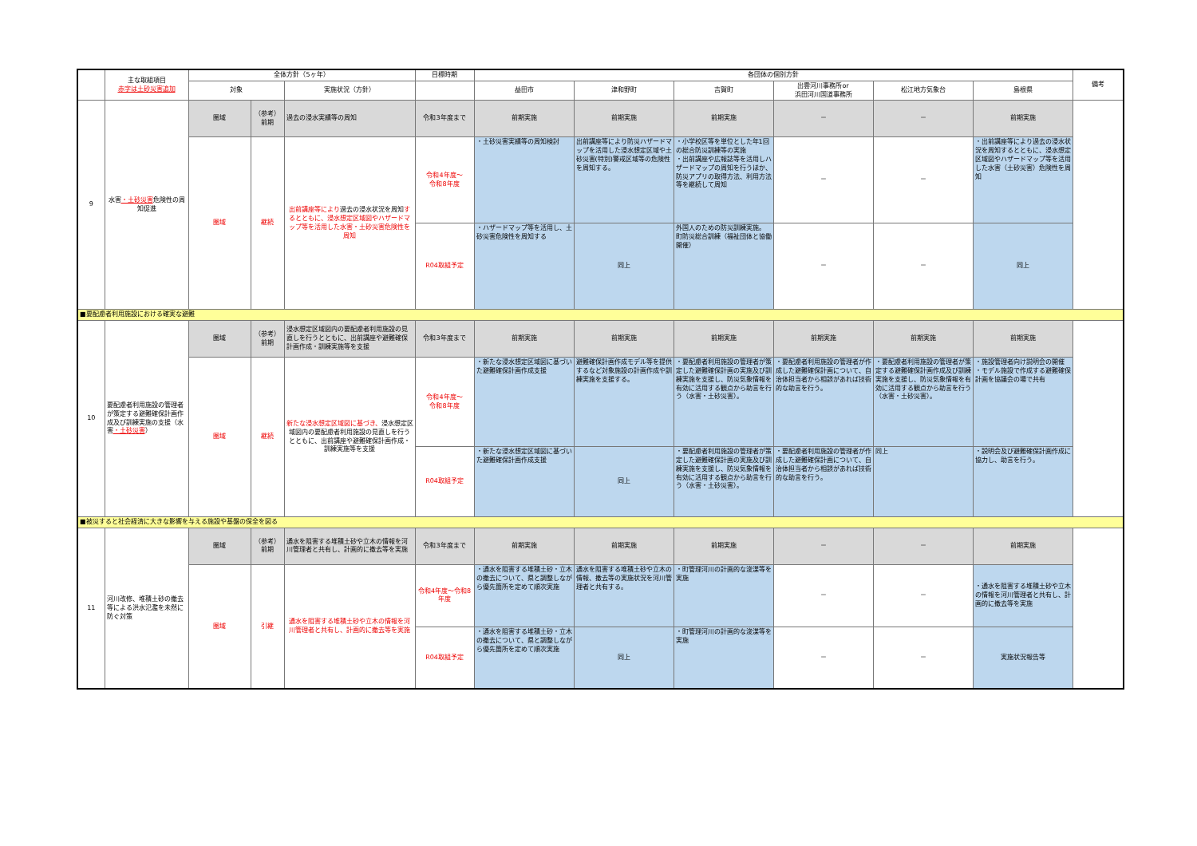| | 主な取組項目 赤字は土砂災害追加 | 全体方針（5ヶ年） | | | 目標時期 | 各団体の個別方針 | | | | | | 備考 |
| --- | --- | --- | --- | --- | --- | --- | --- | --- | --- | --- | --- | --- |
| | | 対象 | | 実施状況（方針） | | 益田市 | 津和野町 | 吉賀町 | 出雲河川事務所or 浜田河川国道事務所 | 松江地方気象台 | 島根県 | |
| 9 | 水害 ・土砂災害 危険性の周知促進 | 圏域 | （参考） 前期 | 過去の浸水実績等の周知 | 令和3年度まで | 前期実施 | 前期実施 | 前期実施 | － | － | 前期実施 | |
| | | 圏域 | 継続 | 出前講座等により 過去の浸水状況を周知 するとともに、浸水想定区域図やハザードマップ等を活用した水害・土砂災害危険性を周知 | 令和4年度～ 令和8年度 | ・土砂災害実績等の周知検討 | 出前講座等により防災ハザードマップを活用した浸水想定区域や土砂災害(特別)警戒区域等の危険性を周知する。 | ・小学校区等を単位とした年1回の総合防災訓練等の実施 ・出前講座や広報誌等を活用しハザードマップの周知を行うほか、防災アプリの取得方法、利用方法等を継続して周知 | － | － | ・出前講座等により過去の浸水状況を周知するとともに、浸水想定区域図やハザードマップ等を活用した水害（土砂災害）危険性を周知 | |
| | | | | | R04取組予定 | ・ハザードマップ等を活用し、土砂災害危険性を周知する | 同上 | 外国人のための防災訓練実施。 町防災総合訓練（福祉団体と協働開催） | － | － | 同上 | |
| ■要配慮者利用施設における確実な避難 | | | | | | | | | | | | |
| 10 | 要配慮者利用施設の管理者が策定する避難確保計画作成及び訓練実施の支援（水害 ・土砂災害 ） | 圏域 | （参考） 前期 | 浸水想定区域図内の要配慮者利用施設の見直しを行うとともに、出前講座や避難確保計画作成・訓練実施等を支援 | 令和3年度まで | 前期実施 | 前期実施 | 前期実施 | 前期実施 | 前期実施 | 前期実施 | |
| | | 圏域 | 継続 | 新たな浸水想定区域図に基づき、 浸水想定区域図内の要配慮者利用施設の見直しを行うとともに、出前講座や避難確保計画作成・訓練実施等を支援 | 令和4年度～ 令和8年度 | ・新たな浸水想定区域図に基づいた避難確保計画作成支援 | 避難確保計画作成モデル等を提供するなど対象施設の計画作成や訓練実施を支援する。 | ・要配慮者利用施設の管理者が策定した避難確保計画の実施及び訓練実施を支援し、防災気象情報を有効に活用する観点から助言を行う（水害・土砂災害）。 | ・要配慮者利用施設の管理者が作成した避難確保計画について、自治体担当者から相談があれば技術的な助言を行う。 | ・要配慮者利用施設の管理者が策定する避難確保計画作成及び訓練実施を支援し、防災気象情報を有効に活用する観点から助言を行う（水害・土砂災害）。 | ・施設管理者向け説明会の開催 ・モデル施設で作成する避難確保計画を協議会の場で共有 | |
| | | | | | R04取組予定 | ・新たな浸水想定区域図に基づいた避難確保計画作成支援 | 同上 | ・要配慮者利用施設の管理者が策定した避難確保計画の実施及び訓練実施を支援し、防災気象情報を有効に活用する観点から助言を行う（水害・土砂災害）。 | ・要配慮者利用施設の管理者が作成した避難確保計画について、自治体担当者から相談があれば技術的な助言を行う。 | 同上 | ・説明会及び避難確保計画作成に協力し、助言を行う。 | |
| ■被災すると社会経済に大きな影響を与える施設や基盤の保全を図る | | | | | | | | | | | | |
| 11 | 河川改修、堆積土砂の撤去等による洪水氾濫を未然に防ぐ対策 | 圏域 | （参考） 前期 | 通水を阻害する堆積土砂や立木の情報を河川管理者と共有し、計画的に撤去等を実施 | 令和3年度まで | 前期実施 | 前期実施 | 前期実施 | － | － | 前期実施 | |
| | | 圏域 | 引継 | 通水を阻害する堆積土砂や立木の情報を河川管理者と共有し、計画的に撤去等を実施 | 令和4年度～令和8年度 | ・通水を阻害する堆積土砂・立木の撤去について、県と調整しながら優先箇所を定めて順次実施 | 通水を阻害する堆積土砂や立木の情報、撤去等の実施状況を河川管理者と共有する。 | ・町管理河川の計画的な浚渫等を実施 | － | － | ・通水を阻害する堆積土砂や立木の情報を河川管理者と共有し、計画的に撤去等を実施 | |
| | | | | | R04取組予定 | ・通水を阻害する堆積土砂・立木の撤去について、県と調整しながら優先箇所を定めて順次実施 | 同上 | ・町管理河川の計画的な浚渫等を実施 | － | － | 実施状況報告等 | |